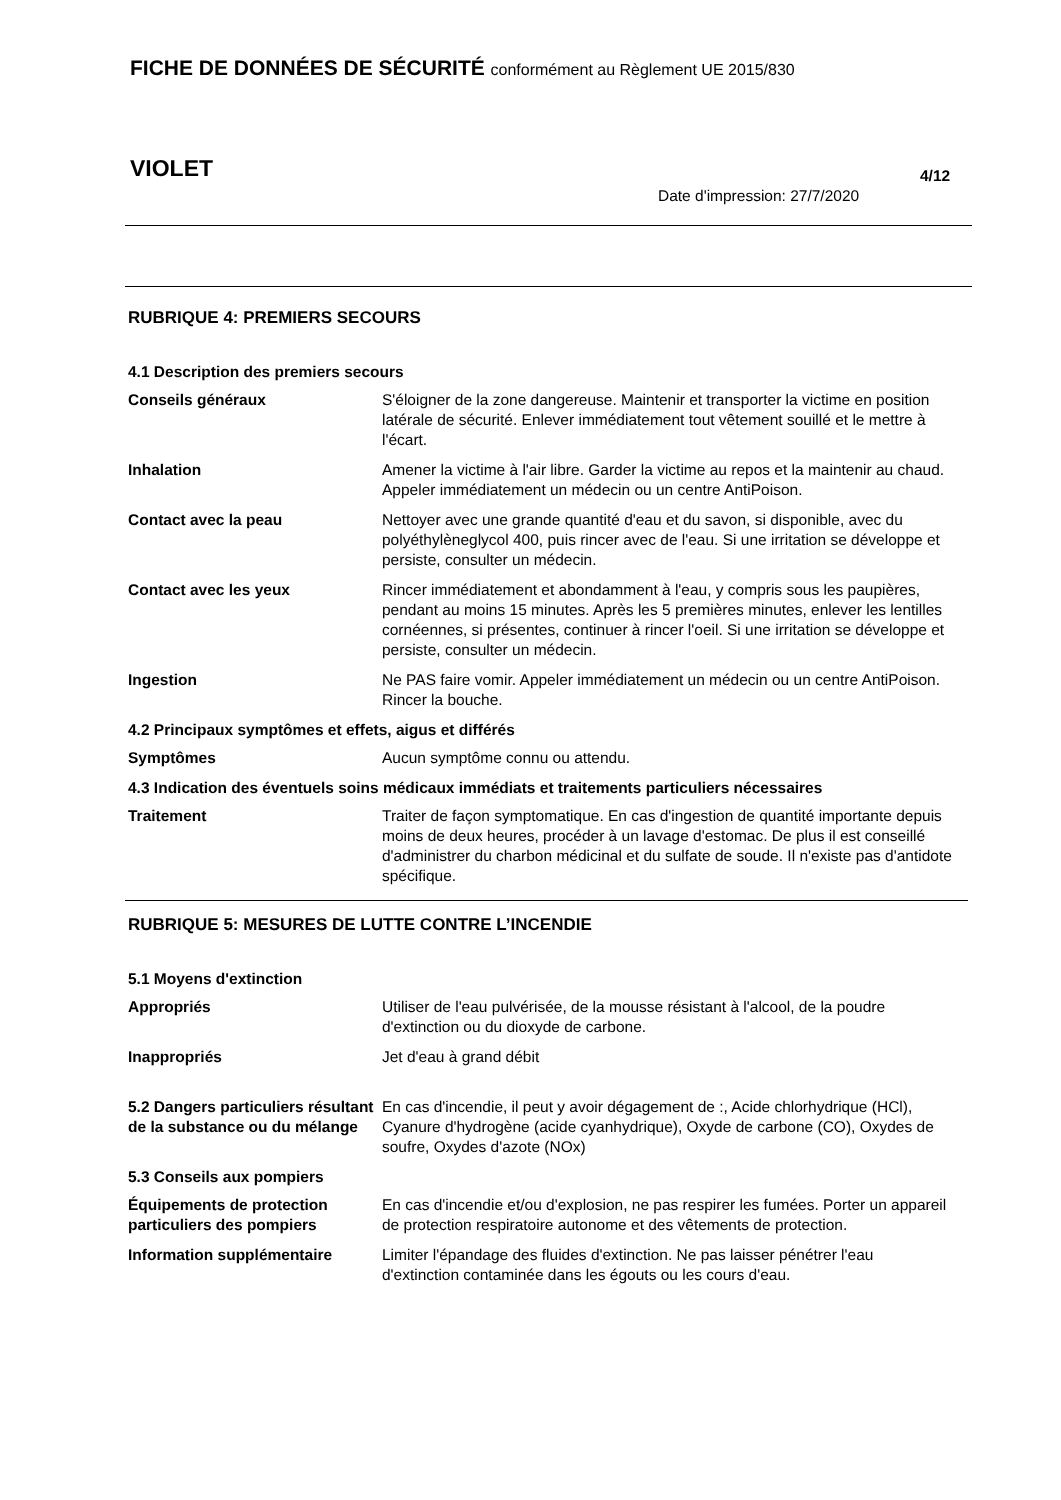FICHE DE DONNÉES DE SÉCURITÉ conformément au Règlement UE 2015/830
VIOLET 4/12
Date d'impression: 27/7/2020
RUBRIQUE 4: PREMIERS SECOURS
4.1 Description des premiers secours
Conseils généraux S'éloigner de la zone dangereuse. Maintenir et transporter la victime en position latérale de sécurité. Enlever immédiatement tout vêtement souillé et le mettre à l'écart.
Inhalation Amener la victime à l'air libre. Garder la victime au repos et la maintenir au chaud. Appeler immédiatement un médecin ou un centre AntiPoison.
Contact avec la peau Nettoyer avec une grande quantité d'eau et du savon, si disponible, avec du polyéthylèneglycol 400, puis rincer avec de l'eau. Si une irritation se développe et persiste, consulter un médecin.
Contact avec les yeux Rincer immédiatement et abondamment à l'eau, y compris sous les paupières, pendant au moins 15 minutes. Après les 5 premières minutes, enlever les lentilles cornéennes, si présentes, continuer à rincer l'oeil. Si une irritation se développe et persiste, consulter un médecin.
Ingestion Ne PAS faire vomir. Appeler immédiatement un médecin ou un centre AntiPoison. Rincer la bouche.
4.2 Principaux symptômes et effets, aigus et différés
Symptômes Aucun symptôme connu ou attendu.
4.3 Indication des éventuels soins médicaux immédiats et traitements particuliers nécessaires
Traitement Traiter de façon symptomatique. En cas d'ingestion de quantité importante depuis moins de deux heures, procéder à un lavage d'estomac. De plus il est conseillé d'administrer du charbon médicinal et du sulfate de soude. Il n'existe pas d'antidote spécifique.
RUBRIQUE 5: MESURES DE LUTTE CONTRE L’INCENDIE
5.1 Moyens d'extinction
Appropriés Utiliser de l'eau pulvérisée, de la mousse résistant à l'alcool, de la poudre d'extinction ou du dioxyde de carbone.
Inappropriés Jet d'eau à grand débit
5.2 Dangers particuliers résultant de la substance ou du mélange
En cas d'incendie, il peut y avoir dégagement de :, Acide chlorhydrique (HCl), Cyanure d'hydrogène (acide cyanhydrique), Oxyde de carbone (CO), Oxydes de soufre, Oxydes d'azote (NOx)
5.3 Conseils aux pompiers
Équipements de protection particuliers des pompiers
En cas d'incendie et/ou d'explosion, ne pas respirer les fumées. Porter un appareil de protection respiratoire autonome et des vêtements de protection.
Information supplémentaire Limiter l'épandage des fluides d'extinction. Ne pas laisser pénétrer l'eau d'extinction contaminée dans les égouts ou les cours d'eau.